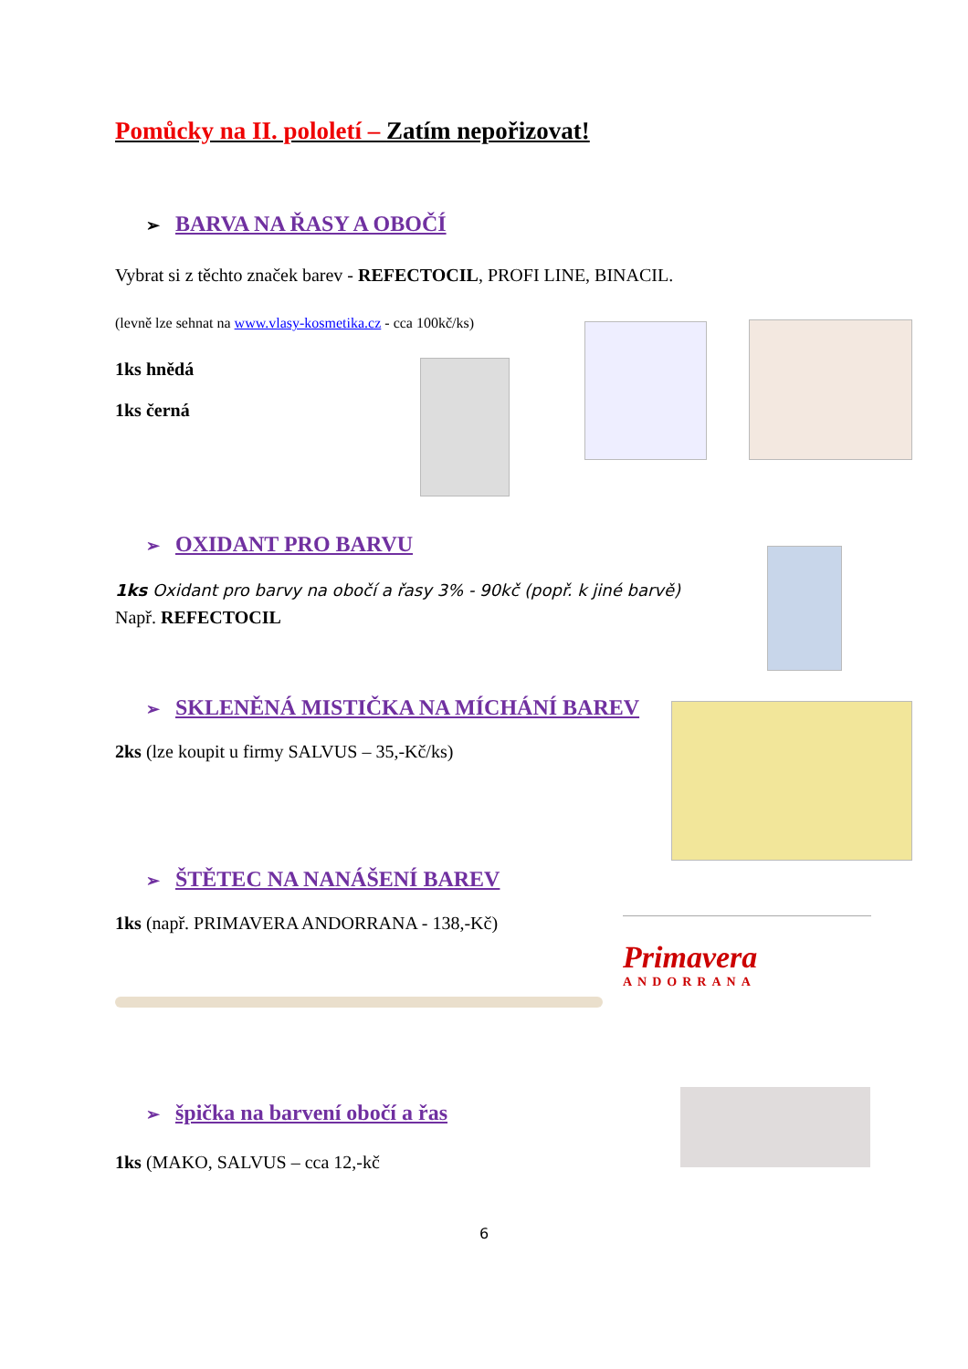Pomůcky na II. pololetí – Zatím nepořizovat!
➢ BARVA NA ŘASY A OBOČÍ
Vybrat si z těchto značek barev - REFECTOCIL, PROFI LINE, BINACIL.
(levně lze sehnat na www.vlasy-kosmetika.cz - cca 100kč/ks)
1ks hnědá
1ks černá
➢ OXIDANT PRO BARVU
1ks Oxidant pro barvy na obočí a řasy 3% - 90kč (popř. k jiné barvě)
Např. REFECTOCIL
➢ SKLENĚNÁ MISTIČKA NA MÍCHÁNÍ BAREV
2ks (lze koupit u firmy SALVUS – 35,-Kč/ks)
➢ ŠTĚTEC NA NANÁŠENÍ BAREV
1ks (např. PRIMAVERA ANDORRANA - 138,-Kč)
Primavera
ANDORRANA
➢ špička na barvení obočí a řas
1ks (MAKO, SALVUS – cca 12,-kč
6